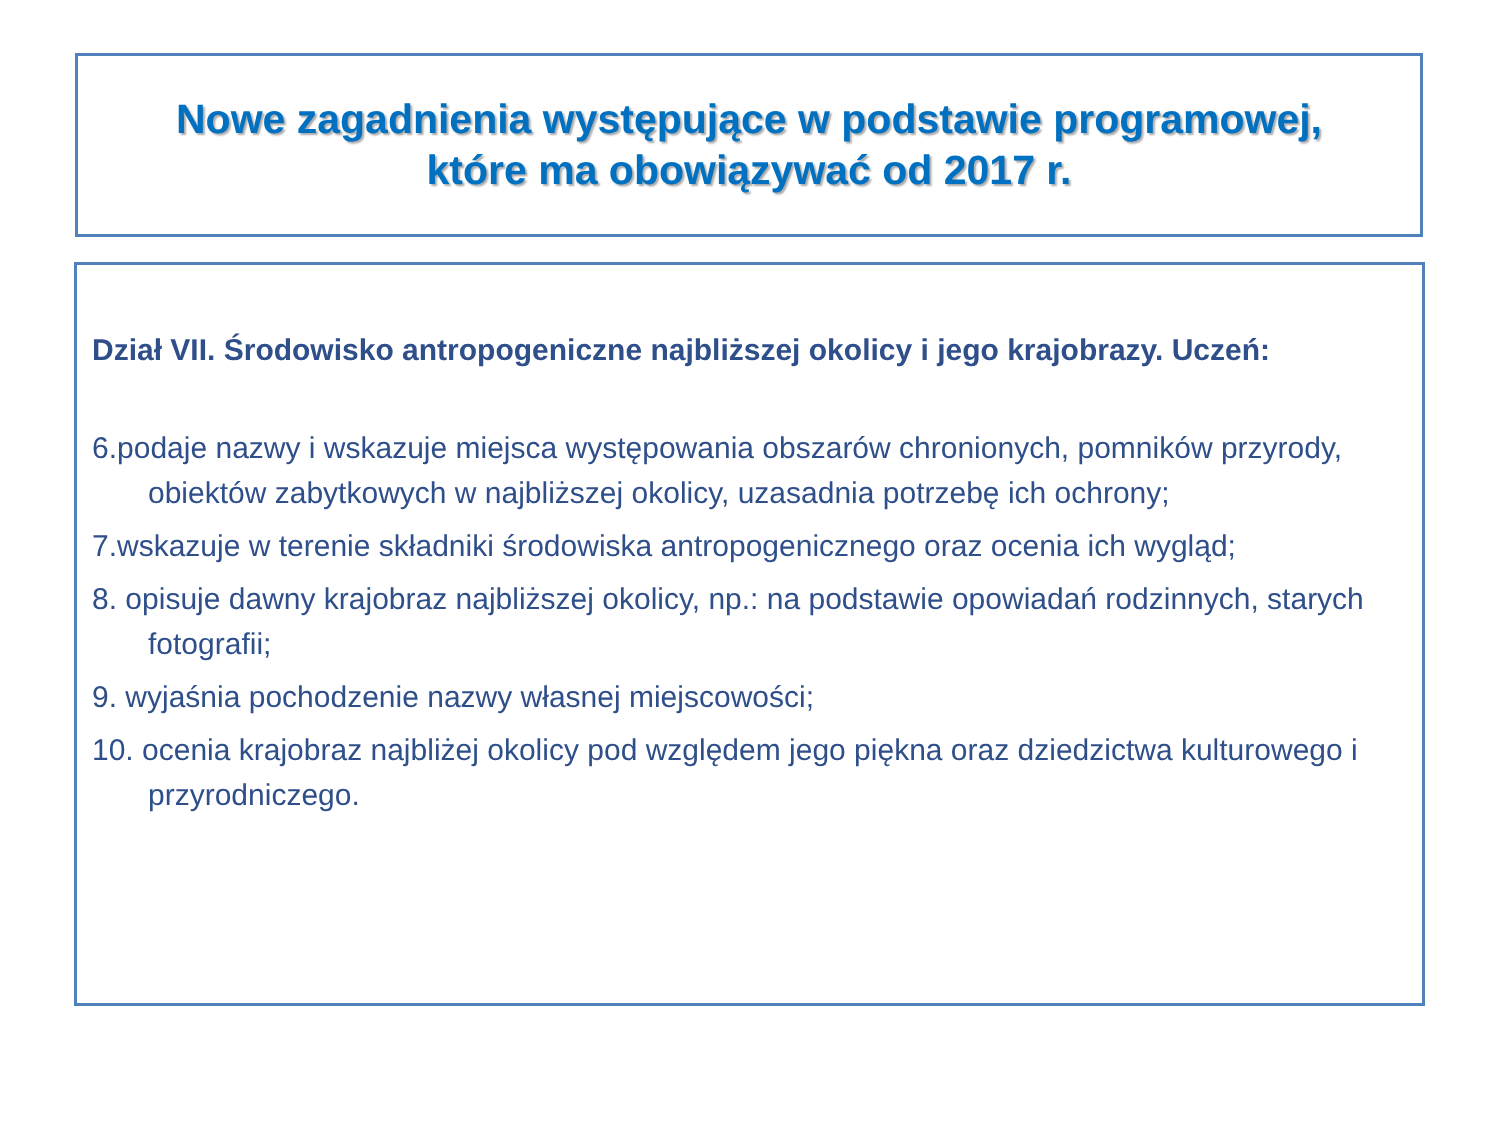Nowe zagadnienia występujące w podstawie programowej,
które ma obowiązywać od 2017 r.
Dział VII. Środowisko antropogeniczne najbliższej okolicy i jego krajobrazy. Uczeń:
6.podaje nazwy i wskazuje miejsca występowania obszarów chronionych, pomników przyrody, obiektów zabytkowych w najbliższej okolicy, uzasadnia potrzebę ich ochrony;
7.wskazuje w terenie składniki środowiska antropogenicznego oraz ocenia ich wygląd;
8. opisuje dawny krajobraz najbliższej okolicy, np.: na podstawie opowiadań rodzinnych, starych fotografii;
9. wyjaśnia pochodzenie nazwy własnej miejscowości;
10. ocenia krajobraz najbliżej okolicy pod względem jego piękna oraz dziedzictwa kulturowego i przyrodniczego.